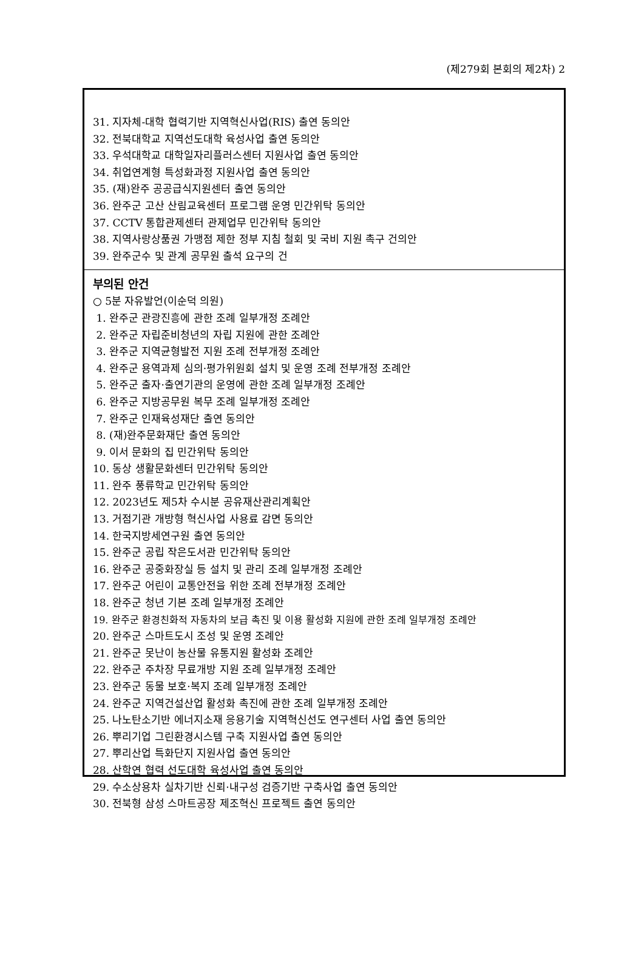(제279회 본회의 제2차) 2
31. 지자체-대학 협력기반 지역혁신사업(RIS) 출연 동의안
32. 전북대학교 지역선도대학 육성사업 출연 동의안
33. 우석대학교 대학일자리플러스센터 지원사업 출연 동의안
34. 취업연계형 특성화과정 지원사업 출연 동의안
35. (재)완주 공공급식지원센터 출연 동의안
36. 완주군 고산 산림교육센터 프로그램 운영 민간위탁 동의안
37. CCTV 통합관제센터 관제업무 민간위탁 동의안
38. 지역사랑상품권 가맹점 제한 정부 지침 철회 및 국비 지원 촉구 건의안
39. 완주군수 및 관계 공무원 출석 요구의 건
부의된 안건
○ 5분 자유발언(이순덕 의원)
1. 완주군 관광진흥에 관한 조례 일부개정 조례안
2. 완주군 자립준비청년의 자립 지원에 관한 조례안
3. 완주군 지역균형발전 지원 조례 전부개정 조례안
4. 완주군 용역과제 심의·평가위원회 설치 및 운영 조례 전부개정 조례안
5. 완주군 출자·출연기관의 운영에 관한 조례 일부개정 조례안
6. 완주군 지방공무원 복무 조례 일부개정 조례안
7. 완주군 인재육성재단 출연 동의안
8. (재)완주문화재단 출연 동의안
9. 이서 문화의 집 민간위탁 동의안
10. 동상 생활문화센터 민간위탁 동의안
11. 완주 풍류학교 민간위탁 동의안
12. 2023년도 제5차 수시분 공유재산관리계획안
13. 거점기관 개방형 혁신사업 사용료 감면 동의안
14. 한국지방세연구원 출연 동의안
15. 완주군 공립 작은도서관 민간위탁 동의안
16. 완주군 공중화장실 등 설치 및 관리 조례 일부개정 조례안
17. 완주군 어린이 교통안전을 위한 조례 전부개정 조례안
18. 완주군 청년 기본 조례 일부개정 조례안
19. 완주군 환경친화적 자동차의 보급 촉진 및 이용 활성화 지원에 관한 조례 일부개정 조례안
20. 완주군 스마트도시 조성 및 운영 조례안
21. 완주군 못난이 농산물 유통지원 활성화 조례안
22. 완주군 주차장 무료개방 지원 조례 일부개정 조례안
23. 완주군 동물 보호·복지 조례 일부개정 조례안
24. 완주군 지역건설산업 활성화 촉진에 관한 조례 일부개정 조례안
25. 나노탄소기반 에너지소재 응용기술 지역혁신선도 연구센터 사업 출연 동의안
26. 뿌리기업 그린환경시스템 구축 지원사업 출연 동의안
27. 뿌리산업 특화단지 지원사업 출연 동의안
28. 산학연 협력 선도대학 육성사업 출연 동의안
29. 수소상용차 실차기반 신뢰·내구성 검증기반 구축사업 출연 동의안
30. 전북형 삼성 스마트공장 제조혁신 프로젝트 출연 동의안